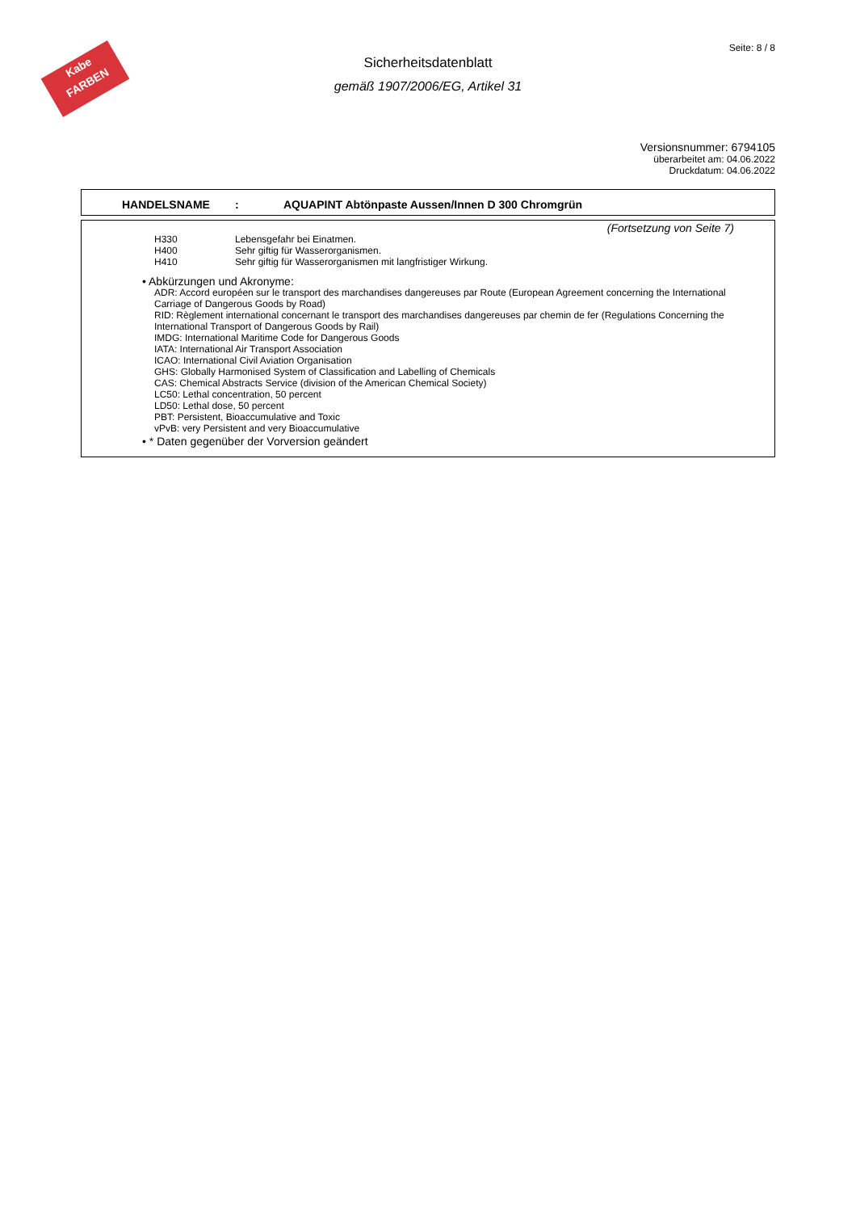Kabe
FARBEN
Seite: 8 / 8
Sicherheitsdatenblatt
gemäß 1907/2006/EG, Artikel 31
Versionsnummer: 6794105
überarbeitet am: 04.06.2022
Druckdatum: 04.06.2022
HANDELSNAME: AQUAPINT Abtönpaste Aussen/Innen D 300 Chromgrün
(Fortsetzung von Seite 7)
H330 Lebensgefahr bei Einatmen.
H400 Sehr giftig für Wasserorganismen.
H410 Sehr giftig für Wasserorganismen mit langfristiger Wirkung.
• Abkürzungen und Akronyme:
ADR: Accord européen sur le transport des marchandises dangereuses par Route (European Agreement concerning the International Carriage of Dangerous Goods by Road)
RID: Règlement international concernant le transport des marchandises dangereuses par chemin de fer (Regulations Concerning the International Transport of Dangerous Goods by Rail)
IMDG: International Maritime Code for Dangerous Goods
IATA: International Air Transport Association
ICAO: International Civil Aviation Organisation
GHS: Globally Harmonised System of Classification and Labelling of Chemicals
CAS: Chemical Abstracts Service (division of the American Chemical Society)
LC50: Lethal concentration, 50 percent
LD50: Lethal dose, 50 percent
PBT: Persistent, Bioaccumulative and Toxic
vPvB: very Persistent and very Bioaccumulative
• * Daten gegenüber der Vorversion geändert